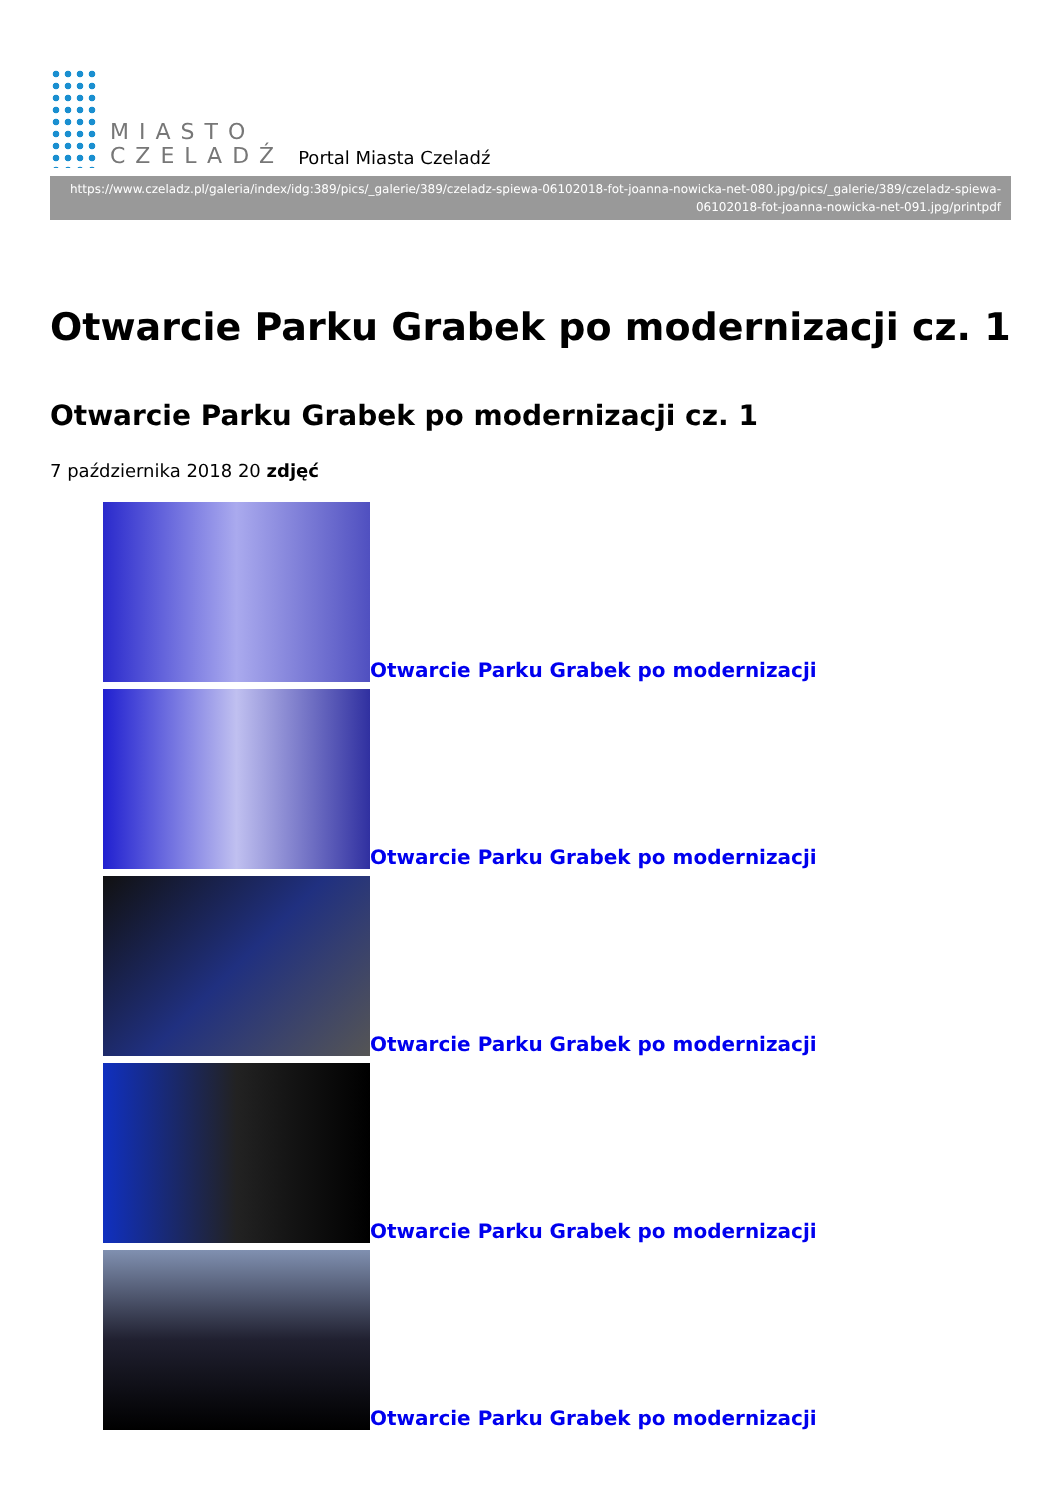MIASTO
CZELADŹ
Portal Miasta Czeladź
https://www.czeladz.pl/galeria/index/idg:389/pics/_galerie/389/czeladz-spiewa-06102018-fot-joanna-nowicka-net-080.jpg/pics/_galerie/389/czeladz-spiewa-06102018-fot-joanna-nowicka-net-091.jpg/printpdf
Otwarcie Parku Grabek po modernizacji cz. 1
Otwarcie Parku Grabek po modernizacji cz. 1
7 października 2018 20 zdjęć
Otwarcie Parku Grabek po modernizacji
Otwarcie Parku Grabek po modernizacji
Otwarcie Parku Grabek po modernizacji
Otwarcie Parku Grabek po modernizacji
Otwarcie Parku Grabek po modernizacji